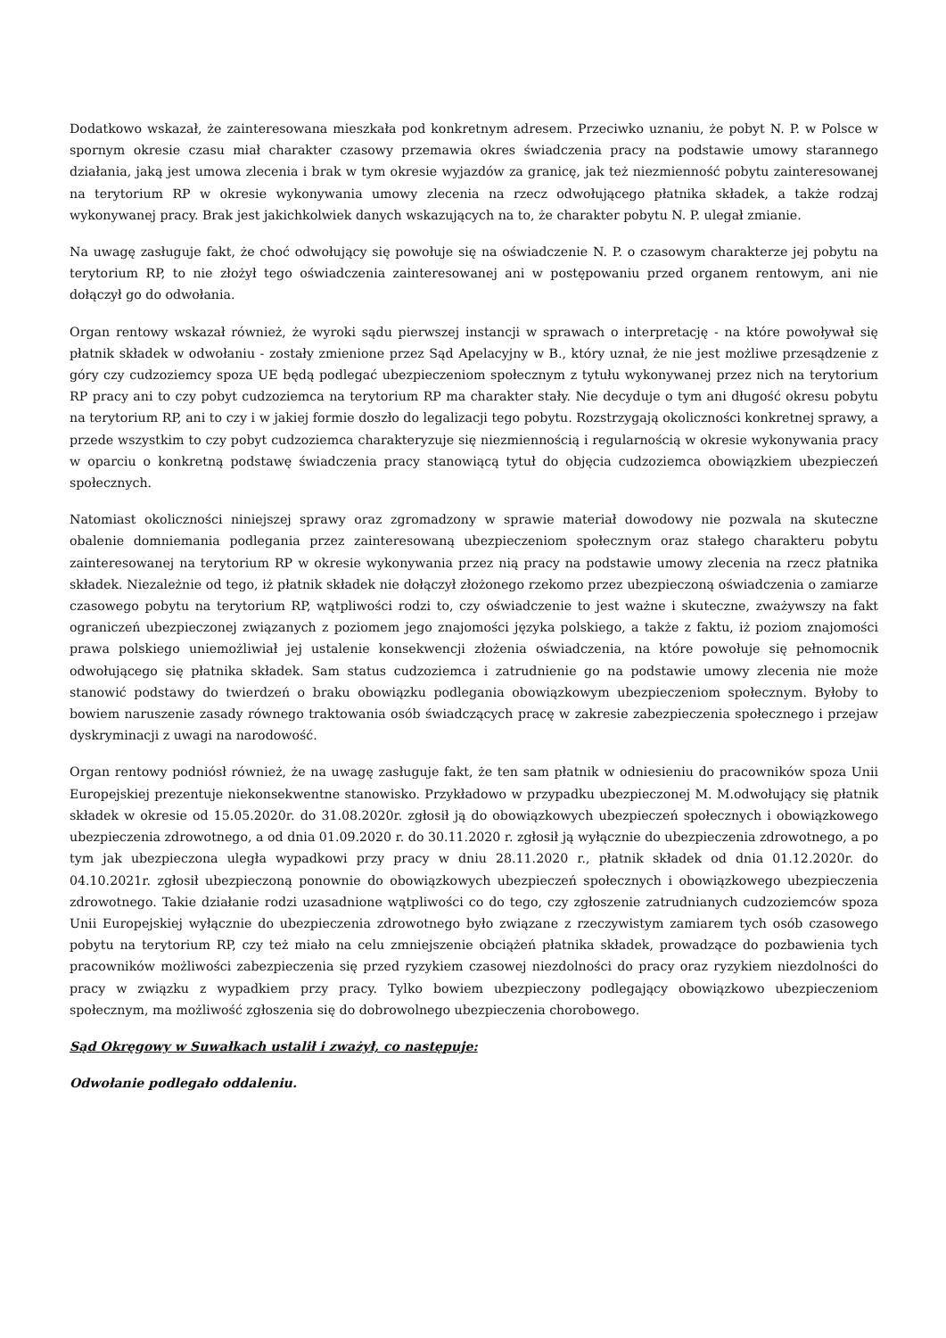Dodatkowo wskazał, że zainteresowana mieszkała pod konkretnym adresem. Przeciwko uznaniu, że pobyt N. P. w Polsce w spornym okresie czasu miał charakter czasowy przemawia okres świadczenia pracy na podstawie umowy starannego działania, jaką jest umowa zlecenia i brak w tym okresie wyjazdów za granicę, jak też niezmienność pobytu zainteresowanej na terytorium RP w okresie wykonywania umowy zlecenia na rzecz odwołującego płatnika składek, a także rodzaj wykonywanej pracy. Brak jest jakichkolwiek danych wskazujących na to, że charakter pobytu N. P. ulegał zmianie.
Na uwagę zasługuje fakt, że choć odwołujący się powołuje się na oświadczenie N. P. o czasowym charakterze jej pobytu na terytorium RP, to nie złożył tego oświadczenia zainteresowanej ani w postępowaniu przed organem rentowym, ani nie dołączył go do odwołania.
Organ rentowy wskazał również, że wyroki sądu pierwszej instancji w sprawach o interpretację - na które powoływał się płatnik składek w odwołaniu - zostały zmienione przez Sąd Apelacyjny w B., który uznał, że nie jest możliwe przesądzenie z góry czy cudzoziemcy spoza UE będą podlegać ubezpieczeniom społecznym z tytułu wykonywanej przez nich na terytorium RP pracy ani to czy pobyt cudzoziemca na terytorium RP ma charakter stały. Nie decyduje o tym ani długość okresu pobytu na terytorium RP, ani to czy i w jakiej formie doszło do legalizacji tego pobytu. Rozstrzygają okoliczności konkretnej sprawy, a przede wszystkim to czy pobyt cudzoziemca charakteryzuje się niezmiennością i regularnością w okresie wykonywania pracy w oparciu o konkretną podstawę świadczenia pracy stanowiącą tytuł do objęcia cudzoziemca obowiązkiem ubezpieczeń społecznych.
Natomiast okoliczności niniejszej sprawy oraz zgromadzony w sprawie materiał dowodowy nie pozwala na skuteczne obalenie domniemania podlegania przez zainteresowaną ubezpieczeniom społecznym oraz stałego charakteru pobytu zainteresowanej na terytorium RP w okresie wykonywania przez nią pracy na podstawie umowy zlecenia na rzecz płatnika składek. Niezależnie od tego, iż płatnik składek nie dołączył złożonego rzekomo przez ubezpieczoną oświadczenia o zamiarze czasowego pobytu na terytorium RP, wątpliwości rodzi to, czy oświadczenie to jest ważne i skuteczne, zważywszy na fakt ograniczeń ubezpieczonej związanych z poziomem jego znajomości języka polskiego, a także z faktu, iż poziom znajomości prawa polskiego uniemożliwiał jej ustalenie konsekwencji złożenia oświadczenia, na które powołuje się pełnomocnik odwołującego się płatnika składek. Sam status cudzoziemca i zatrudnienie go na podstawie umowy zlecenia nie może stanowić podstawy do twierdzeń o braku obowiązku podlegania obowiązkowym ubezpieczeniom społecznym. Byłoby to bowiem naruszenie zasady równego traktowania osób świadczących pracę w zakresie zabezpieczenia społecznego i przejaw dyskryminacji z uwagi na narodowość.
Organ rentowy podniósł również, że na uwagę zasługuje fakt, że ten sam płatnik w odniesieniu do pracowników spoza Unii Europejskiej prezentuje niekonsekwentne stanowisko. Przykładowo w przypadku ubezpieczonej M. M.odwołujący się płatnik składek w okresie od 15.05.2020r. do 31.08.2020r. zgłosił ją do obowiązkowych ubezpieczeń społecznych i obowiązkowego ubezpieczenia zdrowotnego, a od dnia 01.09.2020 r. do 30.11.2020 r. zgłosił ją wyłącznie do ubezpieczenia zdrowotnego, a po tym jak ubezpieczona uległa wypadkowi przy pracy w dniu 28.11.2020 r., płatnik składek od dnia 01.12.2020r. do 04.10.2021r. zgłosił ubezpieczoną ponownie do obowiązkowych ubezpieczeń społecznych i obowiązkowego ubezpieczenia zdrowotnego. Takie działanie rodzi uzasadnione wątpliwości co do tego, czy zgłoszenie zatrudnianych cudzoziemców spoza Unii Europejskiej wyłącznie do ubezpieczenia zdrowotnego było związane z rzeczywistym zamiarem tych osób czasowego pobytu na terytorium RP, czy też miało na celu zmniejszenie obciążeń płatnika składek, prowadzące do pozbawienia tych pracowników możliwości zabezpieczenia się przed ryzykiem czasowej niezdolności do pracy oraz ryzykiem niezdolności do pracy w związku z wypadkiem przy pracy. Tylko bowiem ubezpieczony podlegający obowiązkowo ubezpieczeniom społecznym, ma możliwość zgłoszenia się do dobrowolnego ubezpieczenia chorobowego.
Sąd Okręgowy w Suwałkach ustalił i zważył, co następuje:
Odwołanie podlegało oddaleniu.